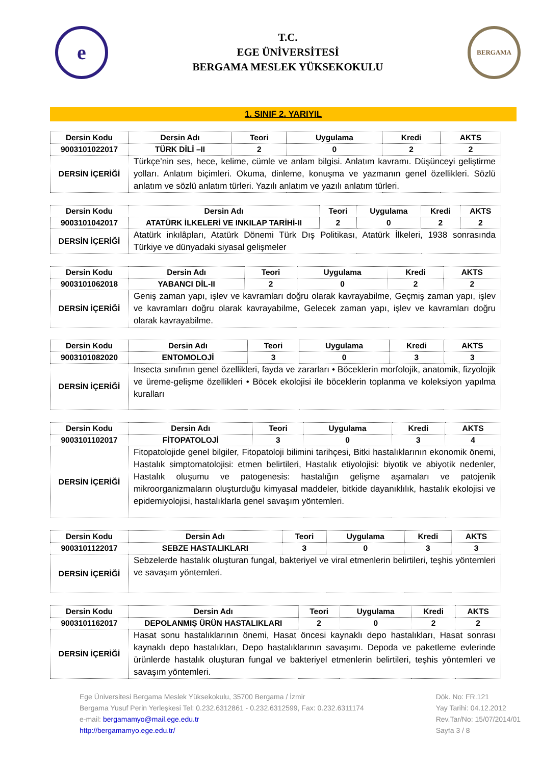e
T.C.
EGE ÜNİVERSİTESİ
BERGAMA MESLEK YÜKSEKOKULU
BERGAMA
1. SINIF 2. YARIYIL
| Dersin Kodu | Dersin Adı | Teori | Uygulama | Kredi | AKTS |
| --- | --- | --- | --- | --- | --- |
| 9003101022017 | TÜRK DİLİ –II | 2 | 0 | 2 | 2 |
| DERSİN İÇERİĞİ | Türkçe’nin ses, hece, kelime, cümle ve anlam bilgisi. Anlatım kavramı. Düşünceyi geliştirme yolları. Anlatım biçimleri. Okuma, dinleme, konuşma ve yazmanın genel özellikleri. Sözlü anlatım ve sözlü anlatım türleri. Yazılı anlatım ve yazılı anlatım türleri. | | | | |
| Dersin Kodu | Dersin Adı | Teori | Uygulama | Kredi | AKTS |
| --- | --- | --- | --- | --- | --- |
| 9003101042017 | ATATÜRK İLKELERİ VE INKILAP TARİHİ-II | 2 | 0 | 2 | 2 |
| DERSİN İÇERİĞİ | Atatürk inkılâpları, Atatürk Dönemi Türk Dış Politikası, Atatürk İlkeleri, 1938 sonrasında Türkiye ve dünyadaki siyasal gelişmeler | | | | |
| Dersin Kodu | Dersin Adı | Teori | Uygulama | Kredi | AKTS |
| --- | --- | --- | --- | --- | --- |
| 9003101062018 | YABANCI DİL-II | 2 | 0 | 2 | 2 |
| DERSİN İÇERİĞİ | Geniş zaman yapı, işlev ve kavramları doğru olarak kavrayabilme, Geçmiş zaman yapı, işlev ve kavramları doğru olarak kavrayabilme, Gelecek zaman yapı, işlev ve kavramları doğru olarak kavrayabilme. | | | | |
| Dersin Kodu | Dersin Adı | Teori | Uygulama | Kredi | AKTS |
| --- | --- | --- | --- | --- | --- |
| 9003101082020 | ENTOMOLOJİ | 3 | 0 | 3 | 3 |
| DERSİN İÇERİĞİ | Insecta sınıfının genel özellikleri, fayda ve zararları • Böceklerin morfolojik, anatomik, fizyolojik ve üreme-gelişme özellikleri • Böcek ekolojisi ile böceklerin toplanma ve koleksiyon yapılma kuralları | | | | |
| Dersin Kodu | Dersin Adı | Teori | Uygulama | Kredi | AKTS |
| --- | --- | --- | --- | --- | --- |
| 9003101102017 | FİTOPATOLOJİ | 3 | 0 | 3 | 4 |
| DERSİN İÇERİĞİ | Fitopatolojide genel bilgiler, Fitopatoloji bilimini tarihçesi, Bitki hastalıklarının ekonomik önemi, Hastalık simptomatolojisi: etmen belirtileri, Hastalık etiyolojisi: biyotik ve abiyotik nedenler, Hastalık oluşumu ve patogenesis: hastalığın gelişme aşamaları ve patojenik mikroorganizmaların oluşturduğu kimyasal maddeler, bitkide dayanıklılık, hastalık ekolojisi ve epidemiyolojisi, hastalıklarla genel savaşım yöntemleri. | | | | |
| Dersin Kodu | Dersin Adı | Teori | Uygulama | Kredi | AKTS |
| --- | --- | --- | --- | --- | --- |
| 9003101122017 | SEBZE HASTALIKLARI | 3 | 0 | 3 | 3 |
| DERSİN İÇERİĞİ | Sebzelerde hastalık oluşturan fungal, bakteriyel ve viral etmenlerin belirtileri, teşhis yöntemleri ve savaşım yöntemleri. | | | | |
| Dersin Kodu | Dersin Adı | Teori | Uygulama | Kredi | AKTS |
| --- | --- | --- | --- | --- | --- |
| 9003101162017 | DEPOLANMIŞ ÜRÜN HASTALIKLARI | 2 | 0 | 2 | 2 |
| DERSİN İÇERİĞİ | Hasat sonu hastalıklarının önemi, Hasat öncesi kaynaklı depo hastalıkları, Hasat sonrası kaynaklı depo hastalıkları, Depo hastalıklarının savaşımı. Depoda ve paketleme evlerinde ürünlerde hastalık oluşturan fungal ve bakteriyel etmenlerin belirtileri, teşhis yöntemleri ve savaşım yöntemleri. | | | | |
Ege Üniversitesi Bergama Meslek Yüksekokulu, 35700 Bergama / İzmir
Bergama Yusuf Perin Yerleşkesi Tel: 0.232.6312861 - 0.232.6312599, Fax: 0.232.6311174
e-mail: bergamamyo@mail.ege.edu.tr
http://bergamamyo.ege.edu.tr/
Dök. No: FR.121
Yay Tarihi: 04.12.2012
Rev.Tar/No: 15/07/2014/01
Sayfa 3 / 8